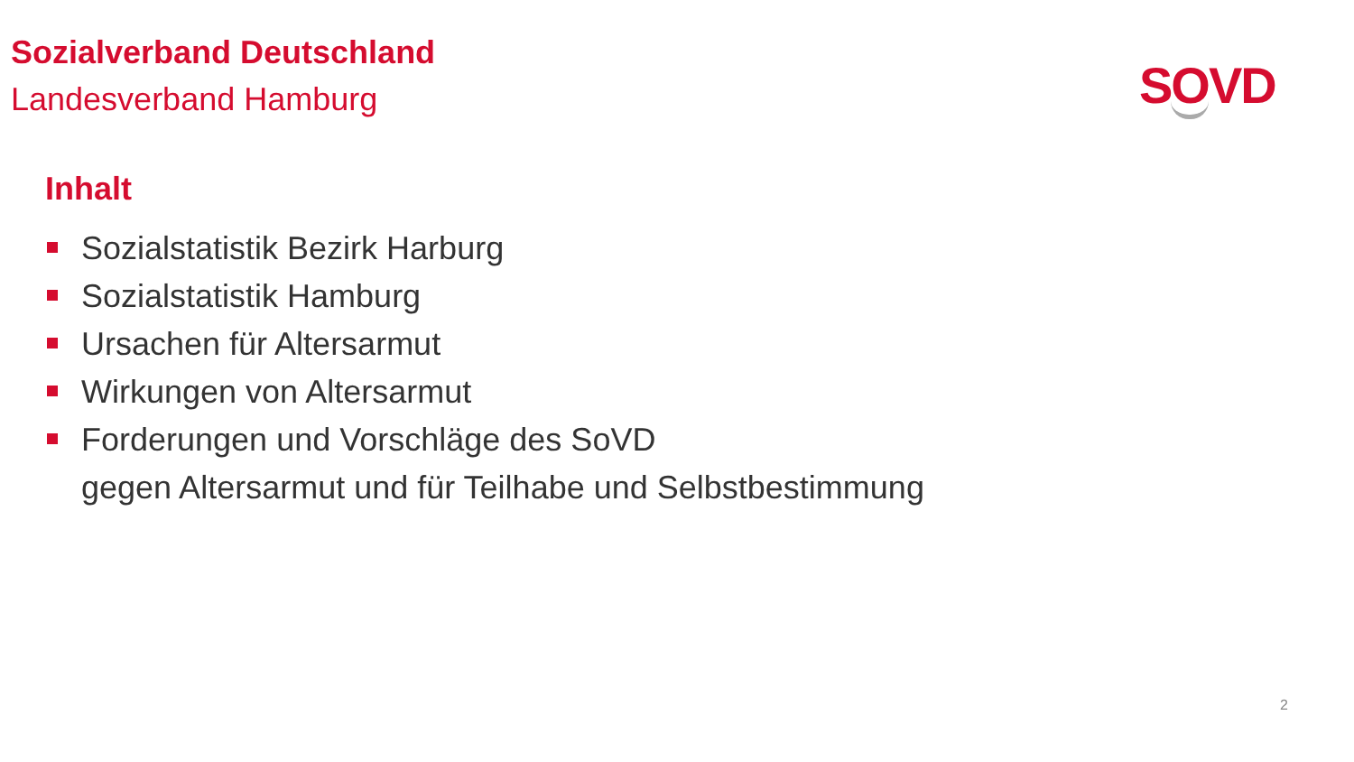Sozialverband Deutschland
Landesverband Hamburg
SOVD
Inhalt
Sozialstatistik Bezirk Harburg
Sozialstatistik Hamburg
Ursachen für Altersarmut
Wirkungen von Altersarmut
Forderungen und Vorschläge des SoVD
gegen Altersarmut und für Teilhabe und Selbstbestimmung
2